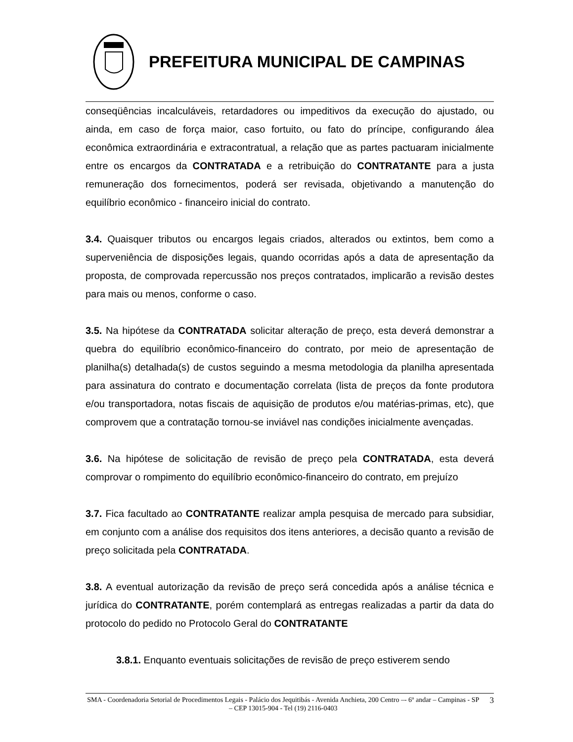PREFEITURA MUNICIPAL DE CAMPINAS
conseqüências incalculáveis, retardadores ou impeditivos da execução do ajustado, ou ainda, em caso de força maior, caso fortuito, ou fato do príncipe, configurando álea econômica extraordinária e extracontratual, a relação que as partes pactuaram inicialmente entre os encargos da CONTRATADA e a retribuição do CONTRATANTE para a justa remuneração dos fornecimentos, poderá ser revisada, objetivando a manutenção do equilíbrio econômico - financeiro inicial do contrato.
3.4. Quaisquer tributos ou encargos legais criados, alterados ou extintos, bem como a superveniência de disposições legais, quando ocorridas após a data de apresentação da proposta, de comprovada repercussão nos preços contratados, implicarão a revisão destes para mais ou menos, conforme o caso.
3.5. Na hipótese da CONTRATADA solicitar alteração de preço, esta deverá demonstrar a quebra do equilíbrio econômico-financeiro do contrato, por meio de apresentação de planilha(s) detalhada(s) de custos seguindo a mesma metodologia da planilha apresentada para assinatura do contrato e documentação correlata (lista de preços da fonte produtora e/ou transportadora, notas fiscais de aquisição de produtos e/ou matérias-primas, etc), que comprovem que a contratação tornou-se inviável nas condições inicialmente avençadas.
3.6. Na hipótese de solicitação de revisão de preço pela CONTRATADA, esta deverá comprovar o rompimento do equilíbrio econômico-financeiro do contrato, em prejuízo
3.7. Fica facultado ao CONTRATANTE realizar ampla pesquisa de mercado para subsidiar, em conjunto com a análise dos requisitos dos itens anteriores, a decisão quanto a revisão de preço solicitada pela CONTRATADA.
3.8. A eventual autorização da revisão de preço será concedida após a análise técnica e jurídica do CONTRATANTE, porém contemplará as entregas realizadas a partir da data do protocolo do pedido no Protocolo Geral do CONTRATANTE
3.8.1. Enquanto eventuais solicitações de revisão de preço estiverem sendo
SMA - Coordenadoria Setorial de Procedimentos Legais - Palácio dos Jequitibás - Avenida Anchieta, 200 Centro –- 6º andar – Campinas - SP – CEP 13015-904 - Tel (19) 2116-0403
3